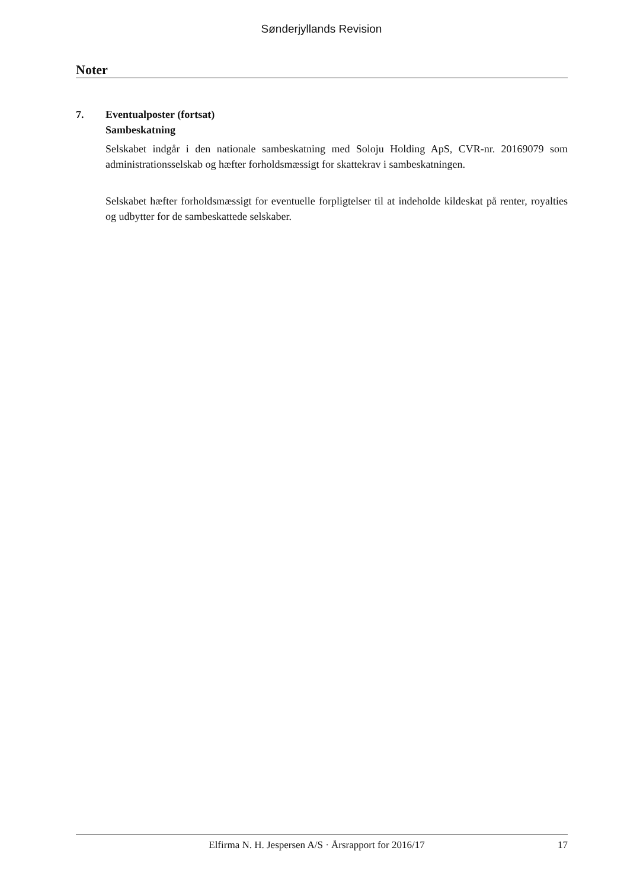Sønderjyllands Revision
Noter
7. Eventualposter (fortsat)
Sambeskatning
Selskabet indgår i den nationale sambeskatning med Soloju Holding ApS, CVR-nr. 20169079 som administrationsselskab og hæfter forholdsmæssigt for skattekrav i sambeskatningen.
Selskabet hæfter forholdsmæssigt for eventuelle forpligtelser til at indeholde kildeskat på renter, royalties og udbytter for de sambeskattede selskaber.
Elfirma N. H. Jespersen A/S · Årsrapport for 2016/17 17